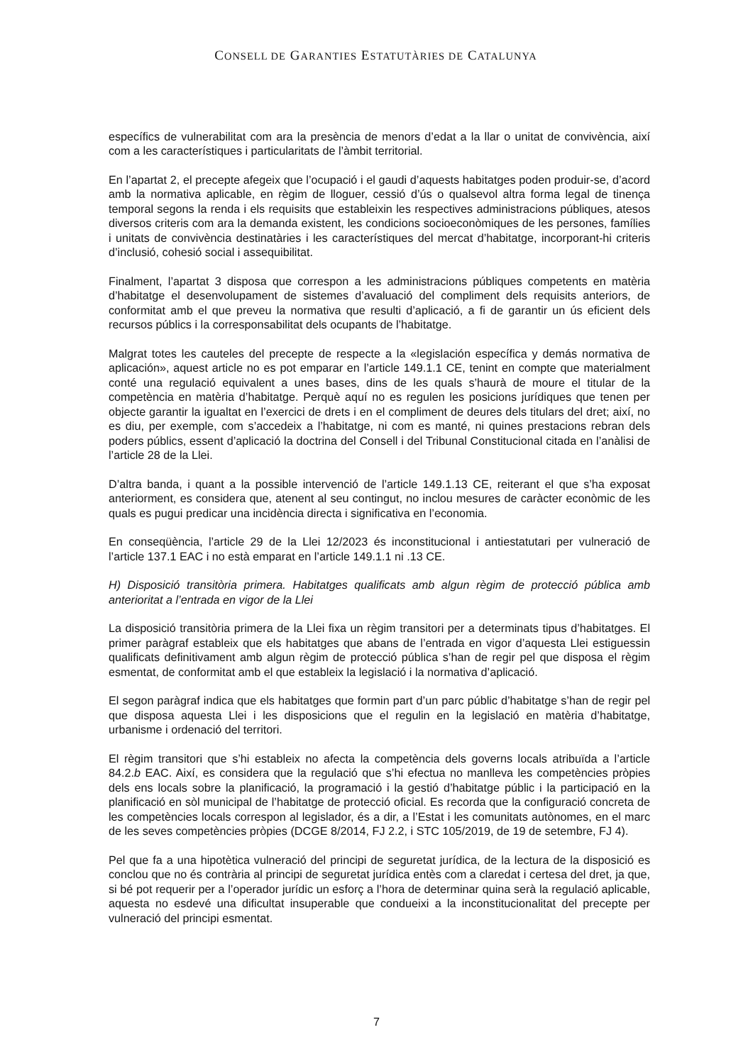CONSELL DE GARANTIES ESTATUTÀRIES DE CATALUNYA
específics de vulnerabilitat com ara la presència de menors d’edat a la llar o unitat de convivència, així com a les característiques i particularitats de l’àmbit territorial.
En l’apartat 2, el precepte afegeix que l’ocupació i el gaudi d’aquests habitatges poden produir-se, d’acord amb la normativa aplicable, en règim de lloguer, cessió d’ús o qualsevol altra forma legal de tinença temporal segons la renda i els requisits que estableixin les respectives administracions públiques, atesos diversos criteris com ara la demanda existent, les condicions socioeconòmiques de les persones, famílies i unitats de convivència destinatàries i les característiques del mercat d’habitatge, incorporant-hi criteris d’inclusió, cohesió social i assequibilitat.
Finalment, l’apartat 3 disposa que correspon a les administracions públiques competents en matèria d’habitatge el desenvolupament de sistemes d’avaluació del compliment dels requisits anteriors, de conformitat amb el que preveu la normativa que resulti d’aplicació, a fi de garantir un ús eficient dels recursos públics i la corresponsabilitat dels ocupants de l’habitatge.
Malgrat totes les cauteles del precepte de respecte a la «legislación específica y demás normativa de aplicación», aquest article no es pot emparar en l’article 149.1.1 CE, tenint en compte que materialment conté una regulació equivalent a unes bases, dins de les quals s’haurà de moure el titular de la competència en matèria d’habitatge. Perquè aquí no es regulen les posicions jurídiques que tenen per objecte garantir la igualtat en l’exercici de drets i en el compliment de deures dels titulars del dret; així, no es diu, per exemple, com s’accedeix a l’habitatge, ni com es manté, ni quines prestacions rebran dels poders públics, essent d’aplicació la doctrina del Consell i del Tribunal Constitucional citada en l’anàlisi de l’article 28 de la Llei.
D’altra banda, i quant a la possible intervenció de l’article 149.1.13 CE, reiterant el que s’ha exposat anteriorment, es considera que, atenent al seu contingut, no inclou mesures de caràcter econòmic de les quals es pugui predicar una incidència directa i significativa en l’economia.
En conseqüència, l’article 29 de la Llei 12/2023 és inconstitucional i antiestatutari per vulneració de l’article 137.1 EAC i no està emparat en l’article 149.1.1 ni .13 CE.
H) Disposició transitòria primera. Habitatges qualificats amb algun règim de protecció pública amb anterioritat a l’entrada en vigor de la Llei
La disposició transitòria primera de la Llei fixa un règim transitori per a determinats tipus d’habitatges. El primer paràgraf estableix que els habitatges que abans de l’entrada en vigor d’aquesta Llei estiguessin qualificats definitivament amb algun règim de protecció pública s’han de regir pel que disposa el règim esmentat, de conformitat amb el que estableix la legislació i la normativa d’aplicació.
El segon paràgraf indica que els habitatges que formin part d’un parc públic d’habitatge s’han de regir pel que disposa aquesta Llei i les disposicions que el regulin en la legislació en matèria d’habitatge, urbanisme i ordenació del territori.
El règim transitori que s’hi estableix no afecta la competència dels governs locals atribuïda a l’article 84.2.b EAC. Així, es considera que la regulació que s’hi efectua no manlleva les competències pròpies dels ens locals sobre la planificació, la programació i la gestió d’habitatge públic i la participació en la planificació en sòl municipal de l’habitatge de protecció oficial. Es recorda que la configuració concreta de les competències locals correspon al legislador, és a dir, a l’Estat i les comunitats autònomes, en el marc de les seves competències pròpies (DCGE 8/2014, FJ 2.2, i STC 105/2019, de 19 de setembre, FJ 4).
Pel que fa a una hipotètica vulneració del principi de seguretat jurídica, de la lectura de la disposició es conclou que no és contrària al principi de seguretat jurídica entès com a claredat i certesa del dret, ja que, si bé pot requerir per a l’operador jurídic un esforç a l’hora de determinar quina serà la regulació aplicable, aquesta no esdevé una dificultat insuperable que condueixi a la inconstitucionalitat del precepte per vulneració del principi esmentat.
7